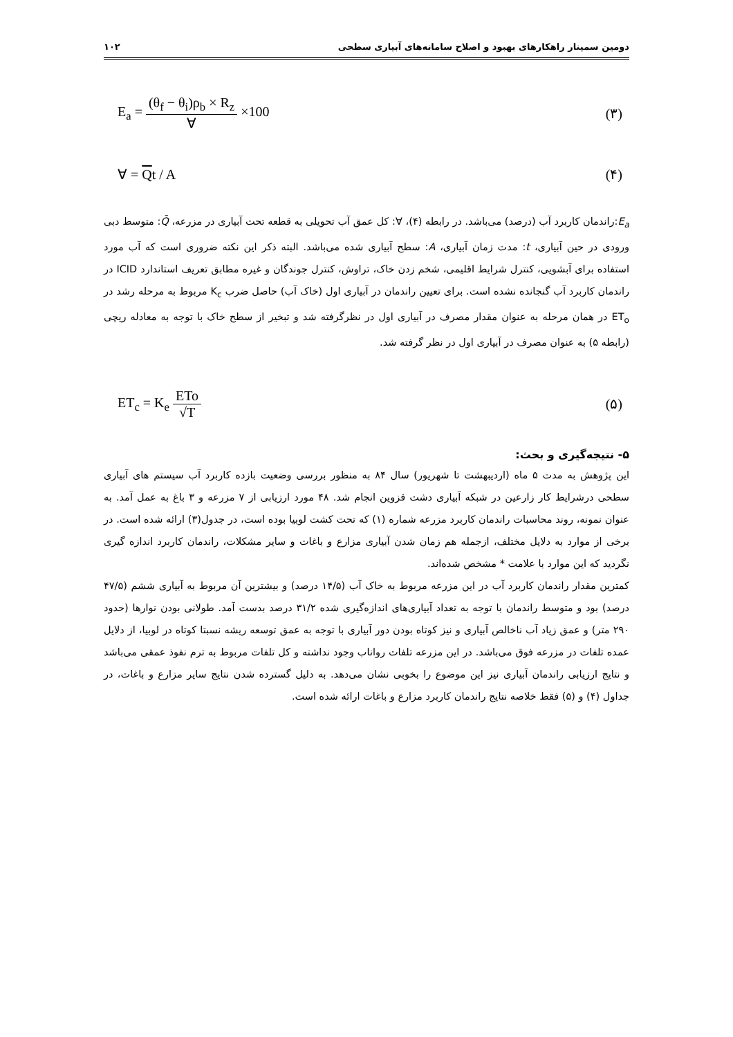دومین سمینار راهکارهای بهبود و اصلاح سامانه‌های آبیاری سطحی ۱۰۲
E<sub>a</sub> = (θ<sub>f</sub> − θ<sub>i</sub>)ρ<sub>b</sub> × R<sub>z</sub> ∀ ×100 (۳)
∀ = Qt / A (۴)
E<sub>a</sub>:راندمان کاربرد آب (درصد) می‌باشد. در رابطه (۴)، ∀: کل عمق آب تحویلی به قطعه تحت آبیاری در مزرعه، Q̄: متوسط دبی ورودی در حین آبیاری، t: مدت زمان آبیاری، A: سطح آبیاری شده می‌باشد. البته ذکر این نکته ضروری است که آب مورد استفاده برای آبشویی، کنترل شرایط اقلیمی، شخم زدن خاک، تراوش، کنترل جوندگان و غیره مطابق تعریف استاندارد ICID در راندمان کاربرد آب گنجانده نشده است. برای تعیین راندمان در آبیاری اول (خاک آب) حاصل ضرب K<sub>c</sub> مربوط به مرحله رشد در ET<sub>o</sub> در همان مرحله به عنوان مقدار مصرف در آبیاری اول در نظرگرفته شد و تبخیر از سطح خاک با توجه به معادله ریچی (رابطه ۵) به عنوان مصرف در آبیاری اول در نظر گرفته شد.
ET<sub>c</sub> = K<sub>e</sub> ETo √T (۵)
۵- نتیجه‌گیری و بحث:
این پژوهش به مدت ۵ ماه (اردیبهشت تا شهریور) سال ۸۴ به منظور بررسی وضعیت بازده کاربرد آب سیستم های آبیاری سطحی درشرایط کار زارعین در شبکه آبیاری دشت قزوین انجام شد. ۴۸ مورد ارزیابی از ۷ مزرعه و ۳ باغ به عمل آمد. به عنوان نمونه، روند محاسبات راندمان کاربرد مزرعه شماره (۱) که تحت کشت لوبیا بوده است، در جدول(۳) ارائه شده است. در برخی از موارد به دلایل مختلف، ازجمله هم زمان شدن آبیاری مزارع و باغات و سایر مشکلات، راندمان کاربرد اندازه گیری نگردید که این موارد با علامت * مشخص شده‌اند.
کمترین مقدار راندمان کاربرد آب در این مزرعه مربوط به خاک آب (۱۴/۵ درصد) و بیشترین آن مربوط به آبیاری ششم (۴۷/۵ درصد) بود و متوسط راندمان با توجه به تعداد آبیاری‌های اندازه‌گیری شده ۳۱/۲ درصد بدست آمد. طولانی بودن نوارها (حدود ۲۹۰ متر) و عمق زیاد آب ناخالص آبیاری و نیز کوتاه بودن دور آبیاری با توجه به عمق توسعه ریشه نسبتا کوتاه در لوبیا، از دلایل عمده تلفات در مزرعه فوق می‌باشد. در این مزرعه تلفات رواناب وجود نداشته و کل تلفات مربوط به ترم نفوذ عمقی می‌باشد و نتایج ارزیابی راندمان آبیاری نیز این موضوع را بخوبی نشان می‌دهد. به دلیل گسترده شدن نتایج سایر مزارع و باغات، در جداول (۴) و (۵) فقط خلاصه نتایج راندمان کاربرد مزارع و باغات ارائه شده است.